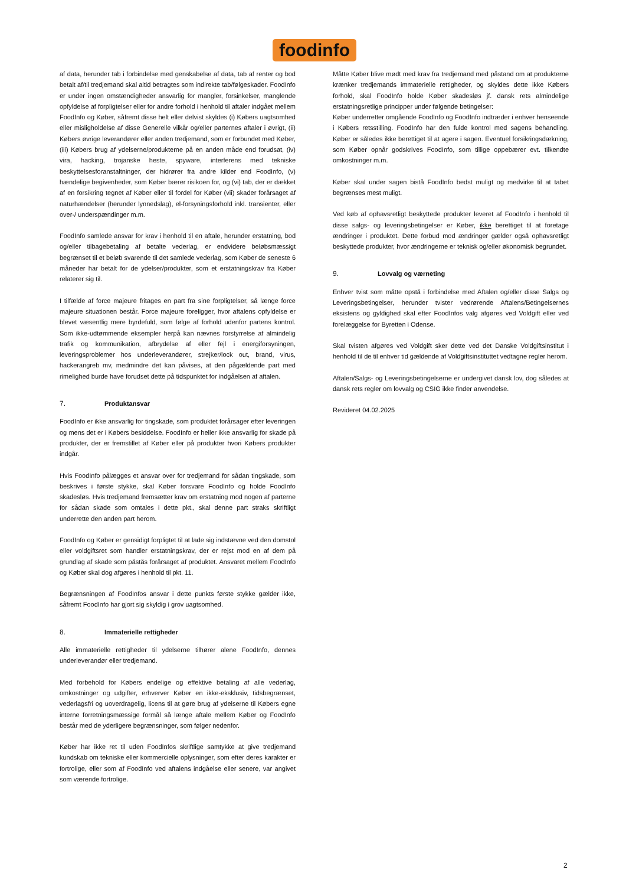foodinfo
af data, herunder tab i forbindelse med genskabelse af data, tab af renter og bod betalt af/til tredjemand skal altid betragtes som indirekte tab/følgeskader. FoodInfo er under ingen omstændigheder ansvarlig for mangler, forsinkelser, manglende opfyldelse af forpligtelser eller for andre forhold i henhold til aftaler indgået mellem FoodInfo og Køber, såfremt disse helt eller delvist skyldes (i) Købers uagtsomhed eller misligholdelse af disse Generelle vilkår og/eller parternes aftaler i øvrigt, (ii) Købers øvrige leverandører eller anden tredjemand, som er forbundet med Køber, (iii) Købers brug af ydelserne/produkterne på en anden måde end forudsat, (iv) vira, hacking, trojanske heste, spyware, interferens med tekniske beskyttelsesforanstaltninger, der hidrører fra andre kilder end FoodInfo, (v) hændelige begivenheder, som Køber bærer risikoen for, og (vi) tab, der er dækket af en forsikring tegnet af Køber eller til fordel for Køber (vii) skader forårsaget af naturhændelser (herunder lynnedslag), el-forsyningsforhold inkl. transienter, eller over-/ underspændinger m.m.
FoodInfo samlede ansvar for krav i henhold til en aftale, herunder erstatning, bod og/eller tilbagebetaling af betalte vederlag, er endvidere beløbsmæssigt begrænset til et beløb svarende til det samlede vederlag, som Køber de seneste 6 måneder har betalt for de ydelser/produkter, som et erstatningskrav fra Køber relaterer sig til.
I tilfælde af force majeure fritages en part fra sine forpligtelser, så længe force majeure situationen består. Force majeure foreligger, hvor aftalens opfyldelse er blevet væsentlig mere byrdefuld, som følge af forhold udenfor partens kontrol. Som ikke-udtømmende eksempler herpå kan nævnes forstyrrelse af almindelig trafik og kommunikation, afbrydelse af eller fejl i energiforsyningen, leveringsproblemer hos underleverandører, strejker/lock out, brand, virus, hackerangreb mv, medmindre det kan påvises, at den pågældende part med rimelighed burde have forudset dette på tidspunktet for indgåelsen af aftalen.
7. Produktansvar
FoodInfo er ikke ansvarlig for tingskade, som produktet forårsager efter leveringen og mens det er i Købers besiddelse. FoodInfo er heller ikke ansvarlig for skade på produkter, der er fremstillet af Køber eller på produkter hvori Købers produkter indgår.
Hvis FoodInfo pålægges et ansvar over for tredjemand for sådan tingskade, som beskrives i første stykke, skal Køber forsvare FoodInfo og holde FoodInfo skadesløs. Hvis tredjemand fremsætter krav om erstatning mod nogen af parterne for sådan skade som omtales i dette pkt., skal denne part straks skriftligt underrette den anden part herom.
FoodInfo og Køber er gensidigt forpligtet til at lade sig indstævne ved den domstol eller voldgiftsret som handler erstatningskrav, der er rejst mod en af dem på grundlag af skade som påstås forårsaget af produktet. Ansvaret mellem FoodInfo og Køber skal dog afgøres i henhold til pkt. 11.
Begrænsningen af FoodInfos ansvar i dette punkts første stykke gælder ikke, såfremt FoodInfo har gjort sig skyldig i grov uagtsomhed.
8. Immaterielle rettigheder
Alle immaterielle rettigheder til ydelserne tilhører alene FoodInfo, dennes underleverandør eller tredjemand.
Med forbehold for Købers endelige og effektive betaling af alle vederlag, omkostninger og udgifter, erhverver Køber en ikke-eksklusiv, tidsbegrænset, vederlagsfri og uoverdragelig, licens til at gøre brug af ydelserne til Købers egne interne forretningsmæssige formål så længe aftale mellem Køber og FoodInfo består med de yderligere begrænsninger, som følger nedenfor.
Køber har ikke ret til uden FoodInfos skriftlige samtykke at give tredjemand kundskab om tekniske eller kommercielle oplysninger, som efter deres karakter er fortrolige, eller som af FoodInfo ved aftalens indgåelse eller senere, var angivet som værende fortrolige.
Måtte Køber blive mødt med krav fra tredjemand med påstand om at produkterne krænker tredjemands immaterielle rettigheder, og skyldes dette ikke Købers forhold, skal FoodInfo holde Køber skadesløs jf. dansk rets almindelige erstatningsretlige principper under følgende betingelser:
Køber underretter omgående FoodInfo og FoodInfo indtræder i enhver henseende i Købers retsstilling. FoodInfo har den fulde kontrol med sagens behandling. Køber er således ikke berettiget til at agere i sagen. Eventuel forsikringsdækning, som Køber opnår godskrives FoodInfo, som tillige oppebærer evt. tilkendte omkostninger m.m.
Køber skal under sagen bistå FoodInfo bedst muligt og medvirke til at tabet begrænses mest muligt.
Ved køb af ophavsretligt beskyttede produkter leveret af FoodInfo i henhold til disse salgs- og leveringsbetingelser er Køber, ikke berettiget til at foretage ændringer i produktet. Dette forbud mod ændringer gælder også ophavsretligt beskyttede produkter, hvor ændringerne er teknisk og/eller økonomisk begrundet.
9. Lovvalg og værneting
Enhver tvist som måtte opstå i forbindelse med Aftalen og/eller disse Salgs og Leveringsbetingelser, herunder tvister vedrørende Aftalens/Betingelsernes eksistens og gyldighed skal efter FoodInfos valg afgøres ved Voldgift eller ved forelæggelse for Byretten i Odense.
Skal tvisten afgøres ved Voldgift sker dette ved det Danske Voldgiftsinstitut i henhold til de til enhver tid gældende af Voldgiftsinstituttet vedtagne regler herom.
Aftalen/Salgs- og Leveringsbetingelserne er undergivet dansk lov, dog således at dansk rets regler om lovvalg og CSIG ikke finder anvendelse.
Revideret 04.02.2025
2